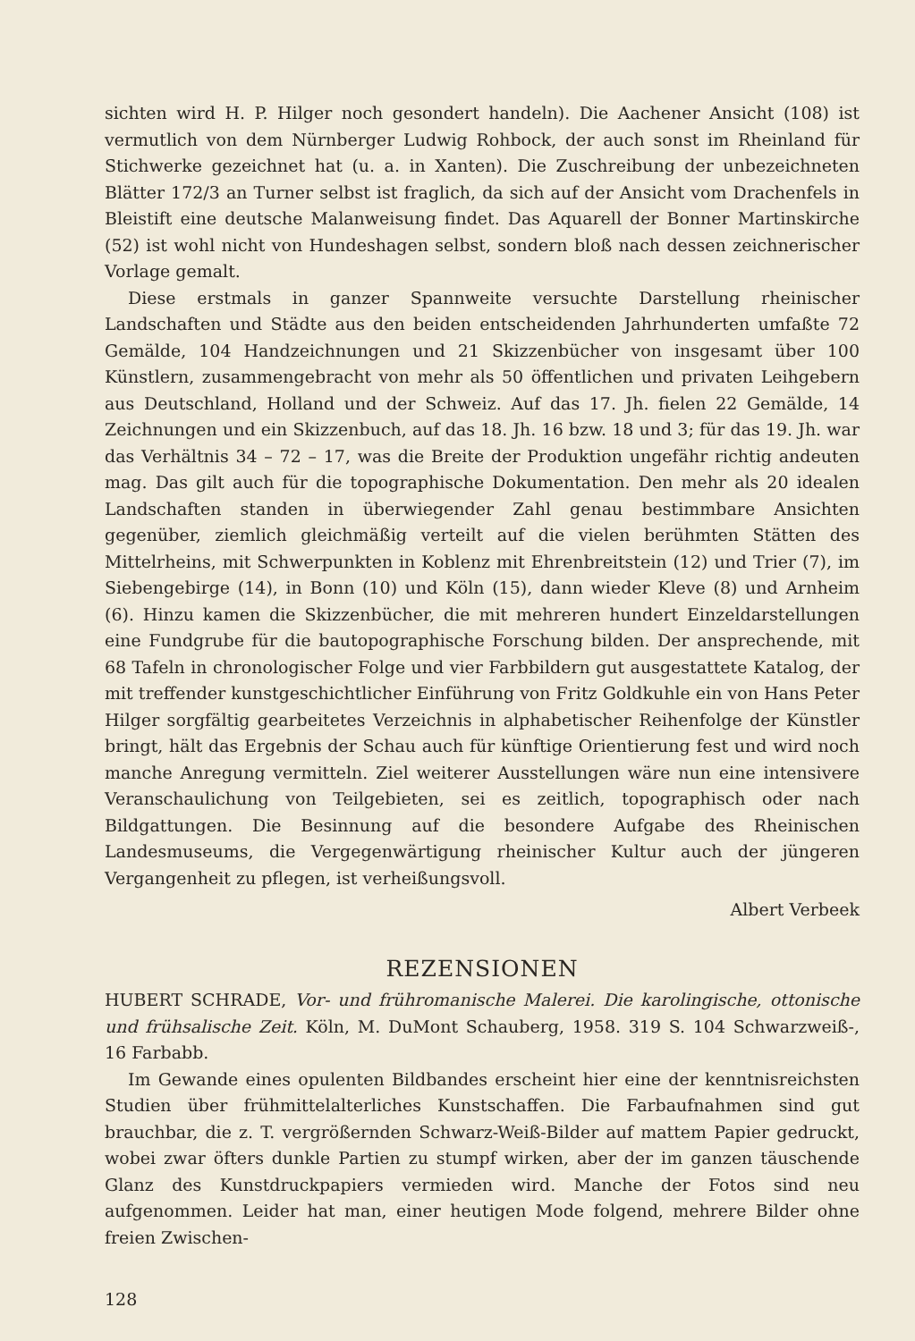sichten wird H. P. Hilger noch gesondert handeln). Die Aachener Ansicht (108) ist vermutlich von dem Nürnberger Ludwig Rohbock, der auch sonst im Rheinland für Stichwerke gezeichnet hat (u. a. in Xanten). Die Zuschreibung der unbezeichneten Blätter 172/3 an Turner selbst ist fraglich, da sich auf der Ansicht vom Drachenfels in Bleistift eine deutsche Malanweisung findet. Das Aquarell der Bonner Martinskirche (52) ist wohl nicht von Hundeshagen selbst, sondern bloß nach dessen zeichnerischer Vorlage gemalt.
Diese erstmals in ganzer Spannweite versuchte Darstellung rheinischer Landschaften und Städte aus den beiden entscheidenden Jahrhunderten umfaßte 72 Gemälde, 104 Handzeichnungen und 21 Skizzenbücher von insgesamt über 100 Künstlern, zusammengebracht von mehr als 50 öffentlichen und privaten Leihgebern aus Deutschland, Holland und der Schweiz. Auf das 17. Jh. fielen 22 Gemälde, 14 Zeichnungen und ein Skizzenbuch, auf das 18. Jh. 16 bzw. 18 und 3; für das 19. Jh. war das Verhältnis 34 – 72 – 17, was die Breite der Produktion ungefähr richtig andeuten mag. Das gilt auch für die topographische Dokumentation. Den mehr als 20 idealen Landschaften standen in überwiegender Zahl genau bestimmbare Ansichten gegenüber, ziemlich gleichmäßig verteilt auf die vielen berühmten Stätten des Mittelrheins, mit Schwerpunkten in Koblenz mit Ehrenbreitstein (12) und Trier (7), im Siebengebirge (14), in Bonn (10) und Köln (15), dann wieder Kleve (8) und Arnheim (6). Hinzu kamen die Skizzenbücher, die mit mehreren hundert Einzeldarstellungen eine Fundgrube für die bautopographische Forschung bilden. Der ansprechende, mit 68 Tafeln in chronologischer Folge und vier Farbbildern gut ausgestattete Katalog, der mit treffender kunstgeschichtlicher Einführung von Fritz Goldkuhle ein von Hans Peter Hilger sorgfältig gearbeitetes Verzeichnis in alphabetischer Reihenfolge der Künstler bringt, hält das Ergebnis der Schau auch für künftige Orientierung fest und wird noch manche Anregung vermitteln. Ziel weiterer Ausstellungen wäre nun eine intensivere Veranschaulichung von Teilgebieten, sei es zeitlich, topographisch oder nach Bildgattungen. Die Besinnung auf die besondere Aufgabe des Rheinischen Landesmuseums, die Vergegenwärtigung rheinischer Kultur auch der jüngeren Vergangenheit zu pflegen, ist verheißungsvoll.
Albert Verbeek
REZENSIONEN
HUBERT SCHRADE, Vor- und frühromanische Malerei. Die karolingische, ottonische und frühsalische Zeit. Köln, M. DuMont Schauberg, 1958. 319 S. 104 Schwarzweiß-, 16 Farbabb.
Im Gewande eines opulenten Bildbandes erscheint hier eine der kenntnisreichsten Studien über frühmittelalterliches Kunstschaffen. Die Farbaufnahmen sind gut brauchbar, die z. T. vergrößernden Schwarz-Weiß-Bilder auf mattem Papier gedruckt, wobei zwar öfters dunkle Partien zu stumpf wirken, aber der im ganzen täuschende Glanz des Kunstdruckpapiers vermieden wird. Manche der Fotos sind neu aufgenommen. Leider hat man, einer heutigen Mode folgend, mehrere Bilder ohne freien Zwischen-
128